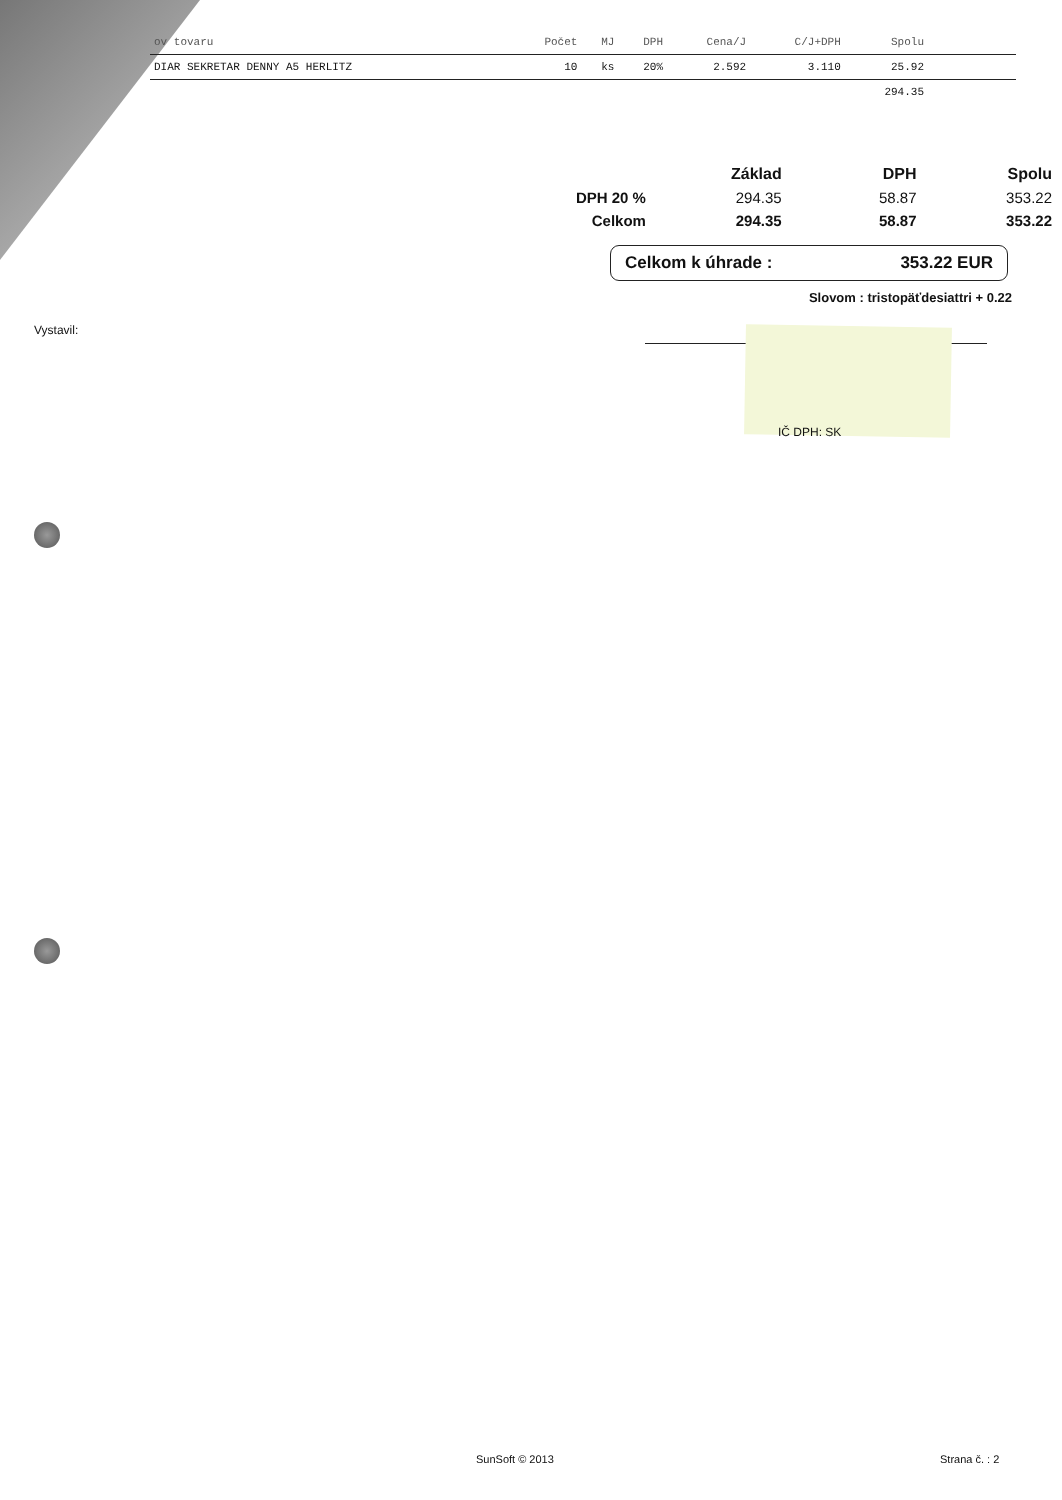| ov tovaru | Počet | MJ | DPH | Cena/J | C/J+DPH | Spolu | |
| --- | --- | --- | --- | --- | --- | --- | --- |
| DIAR SEKRETAR DENNY A5 HERLITZ | 10 | ks | 20% | 2.592 | 3.110 | 25.92 | |
| | | | | | | 294.35 | |
| | Základ | DPH | Spolu |
| --- | --- | --- | --- |
| DPH 20 % | 294.35 | 58.87 | 353.22 |
| Celkom | 294.35 | 58.87 | 353.22 |
Celkom k úhrade : 353.22 EUR
Slovom : tristopäťdesiattri + 0.22
Vystavil:
IČ DPH: SK
SunSoft © 2013 Strana č. : 2